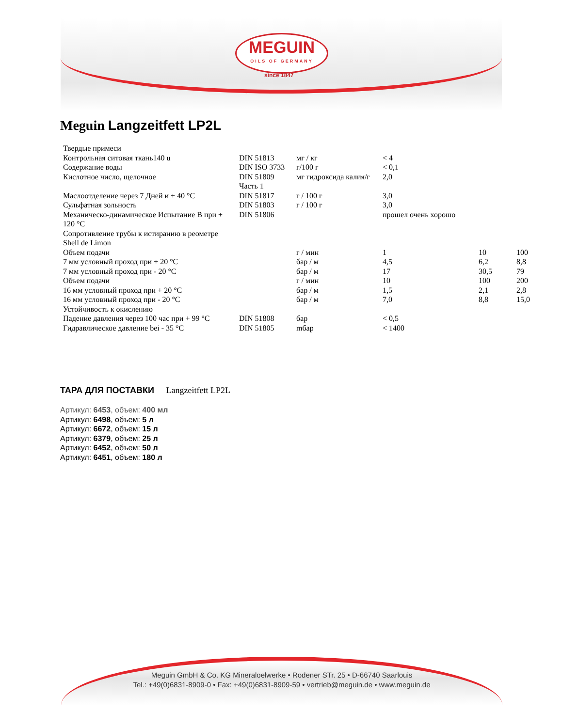MEGUIN
OILS OF GERMANY
since 1847
Meguin Langzeitfett LP2L
| Твердые примеси | | | | | |
| Контрольная ситовая ткань140 u | DIN 51813 | мг / кг | < 4 | | |
| Содержание воды | DIN ISO 3733 | г/100 г | < 0,1 | | |
| Кислотное число, щелочное | DIN 51809 Часть 1 | мг гидроксида калия/г | 2,0 | | |
| Маслоотделение через 7 Дней и + 40 °C | DIN 51817 | г / 100 г | 3,0 | | |
| Сульфатная зольность | DIN 51803 | г / 100 г | 3,0 | | |
| Механическо-динамическое Испытание B при + 120 °C | DIN 51806 | | прошел очень хорошо | | |
| Сопротивление трубы к истиранию в реометре Shell de Limon | | | | | |
| Объем подачи | | г / мин | 1 | 10 | 100 |
| 7 мм условный проход при + 20 °C | | бар / м | 4,5 | 6,2 | 8,8 |
| 7 мм условный проход при - 20 °C | | бар / м | 17 | 30,5 | 79 |
| Объем подачи | | г / мин | 10 | 100 | 200 |
| 16 мм условный проход при + 20 °C | | бар / м | 1,5 | 2,1 | 2,8 |
| 16 мм условный проход при - 20 °C | | бар / м | 7,0 | 8,8 | 15,0 |
| Устойчивость к окислению | | | | | |
| Падение давления через 100 час при + 99 °C | DIN 51808 | бар | < 0,5 | | |
| Гидравлическое давление bei - 35 °C | DIN 51805 | mбар | < 1400 | | |
ТАРА ДЛЯ ПОСТАВКИ Langzeitfett LP2L
Артикул: 6453, объем: 400 мл
Артикул: 6498, объем: 5 л
Артикул: 6672, объем: 15 л
Артикул: 6379, объем: 25 л
Артикул: 6452, объем: 50 л
Артикул: 6451, объем: 180 л
Meguin GmbH & Co. KG Mineraloelwerke • Rodener STr. 25 • D-66740 Saarlouis
Tel.: +49(0)6831-8909-0 • Fax: +49(0)6831-8909-59 • vertrieb@meguin.de • www.meguin.de